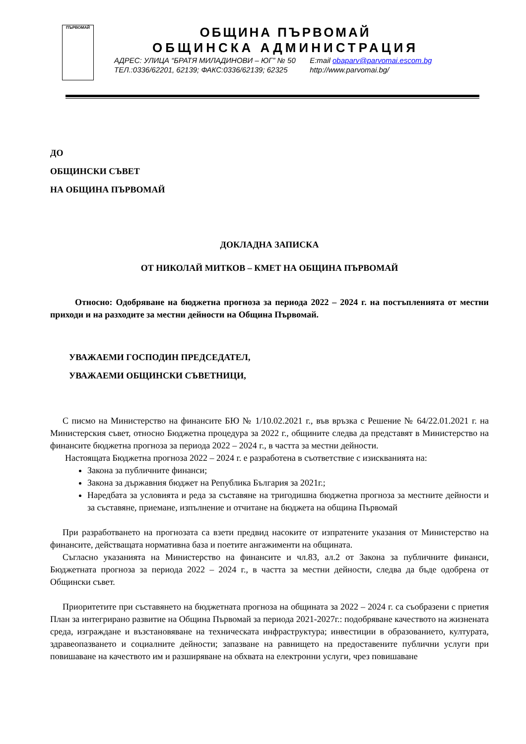ПЪРВОМАЙ
ОБЩИНА ПЪРВОМАЙ
ОБЩИНСКА АДМИНИСТРАЦИЯ
АДРЕС: УЛИЦА “БРАТЯ МИЛАДИНОВИ – ЮГ” № 50 E:mail obaparv@parvomai.escom.bg
ТЕЛ.:0336/62201, 62139; ФАКС:0336/62139; 62325 http://www.parvomai.bg/
ДО
ОБЩИНСКИ СЪВЕТ
НА ОБЩИНА ПЪРВОМАЙ
ДОКЛАДНА ЗАПИСКА
ОТ НИКОЛАЙ МИТКОВ – КМЕТ НА ОБЩИНА ПЪРВОМАЙ
Относно: Одобряване на бюджетна прогноза за периода 2022 – 2024 г. на постъпленията от местни приходи и на разходите за местни дейности на Община Първомай.
УВАЖАЕМИ ГОСПОДИН ПРЕДСЕДАТЕЛ,
УВАЖАЕМИ ОБЩИНСКИ СЪВЕТНИЦИ,
С писмо на Министерство на финансите БЮ № 1/10.02.2021 г., във връзка с Решение № 64/22.01.2021 г. на Министерския съвет, относно Бюджетна процедура за 2022 г., общините следва да представят в Министерство на финансите бюджетна прогноза за периода 2022 – 2024 г., в частта за местни дейности.
Настоящата Бюджетна прогноза 2022 – 2024 г. е разработена в съответствие с изискванията на:
Закона за публичните финанси;
Закона за държавния бюджет на Република България за 2021г.;
Наредбата за условията и реда за съставяне на тригодишна бюджетна прогноза за местните дейности и за съставяне, приемане, изпълнение и отчитане на бюджета на община Първомай
При разработването на прогнозата са взети предвид насоките от изпратените указания от Министерство на финансите, действащата нормативна база и поетите ангажименти на общината.
Съгласно указанията на Министерство на финансите и чл.83, ал.2 от Закона за публичните финанси, Бюджетната прогноза за периода 2022 – 2024 г., в частта за местни дейности, следва да бъде одобрена от Общински съвет.
Приоритетите при съставянето на бюджетната прогноза на общината за 2022 – 2024 г. са съобразени с приетия План за интегрирано развитие на Община Първомай за периода 2021-2027г.: подобряване качеството на жизнената среда, изграждане и възстановяване на техническата инфраструктура; инвестиции в образованието, културата, здравеопазването и социалните дейности; запазване на равнището на предоставените публични услуги при повишаване на качеството им и разширяване на обхвата на електронни услуги, чрез повишаване